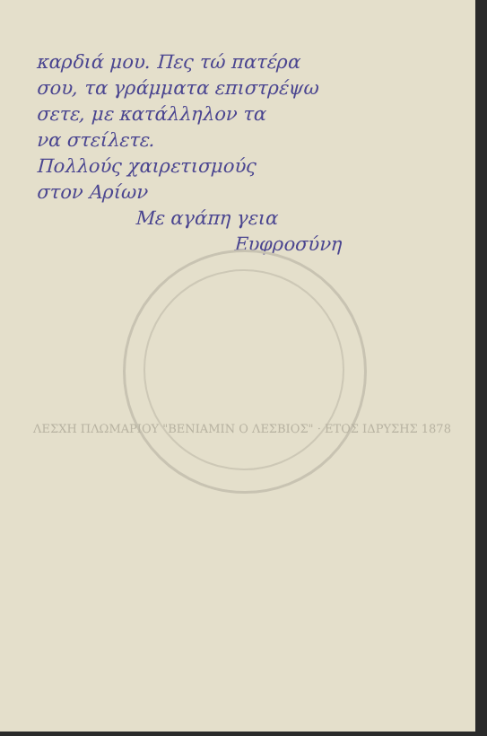καρδιά μου. Πες τώ πατέρα
σου, τα γράμματα επιστρέψω
σετε, με κατάλληλον τα
να στείλετε.
Πολλούς χαιρετισμούς
στον Αρίων
Με αγάπη γεια
Ευφροσύνη
ΛΕΣΧΗ ΠΛΩΜΑΡΙΟΥ "ΒΕΝΙΑΜΙΝ Ο ΛΕΣΒΙΟΣ" · ΕΤΟΣ ΙΔΡΥΣΗΣ 1878